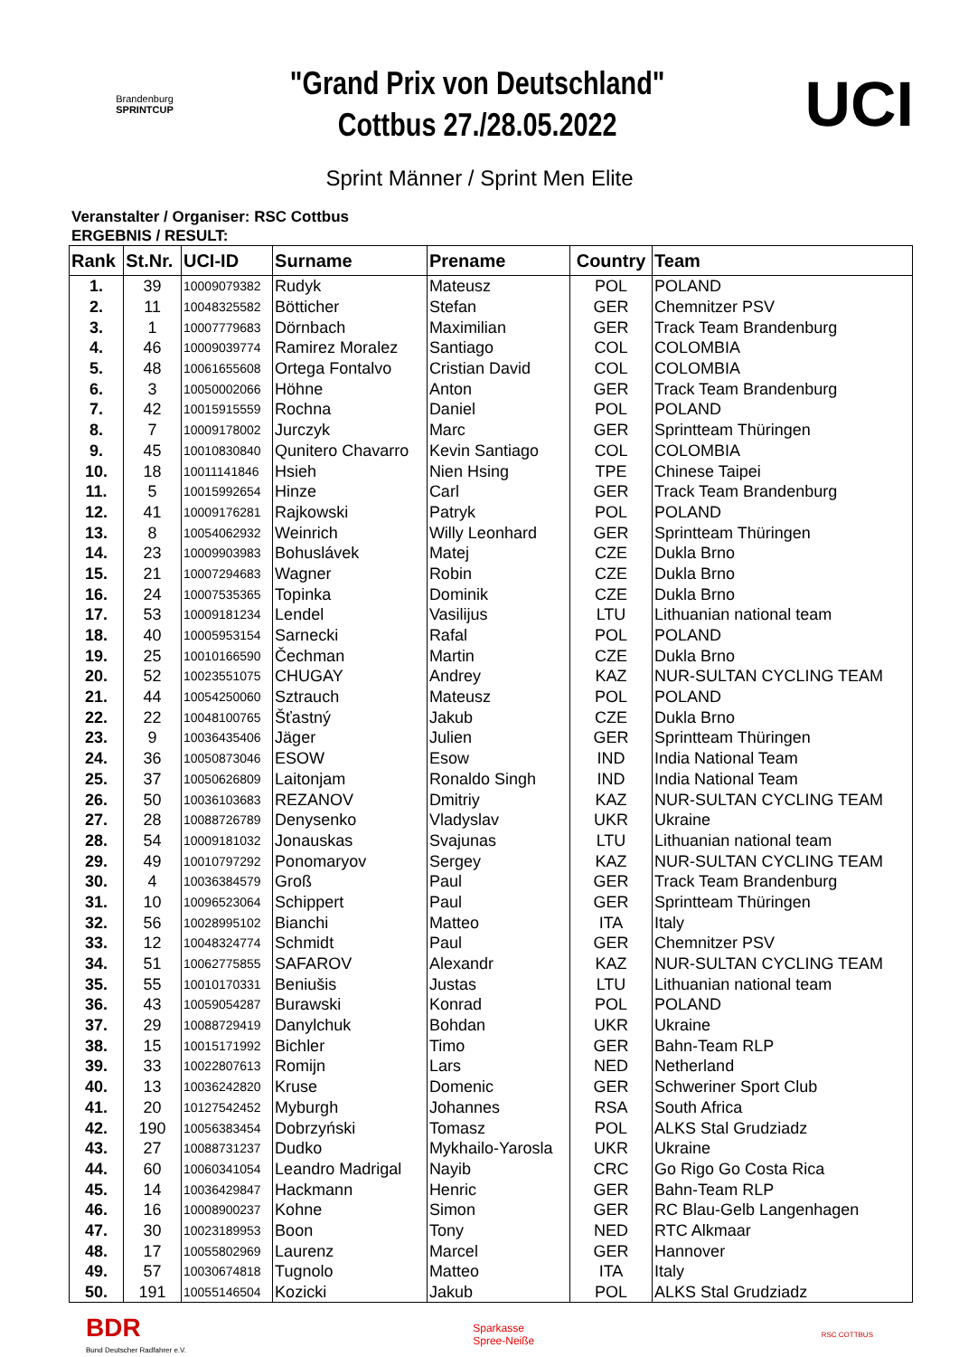Brandenburg
SPRINTCUP
"Grand Prix von Deutschland"
Cottbus 27./28.05.2022
UCI
Sprint Männer / Sprint Men Elite
Veranstalter / Organiser: RSC Cottbus
ERGEBNIS / RESULT:
| Rank | St.Nr. | UCI-ID | Surname | Prename | Country | Team |
| --- | --- | --- | --- | --- | --- | --- |
| 1. | 39 | 10009079382 | Rudyk | Mateusz | POL | POLAND |
| 2. | 11 | 10048325582 | Bötticher | Stefan | GER | Chemnitzer PSV |
| 3. | 1 | 10007779683 | Dörnbach | Maximilian | GER | Track Team Brandenburg |
| 4. | 46 | 10009039774 | Ramirez Moralez | Santiago | COL | COLOMBIA |
| 5. | 48 | 10061655608 | Ortega Fontalvo | Cristian David | COL | COLOMBIA |
| 6. | 3 | 10050002066 | Höhne | Anton | GER | Track Team Brandenburg |
| 7. | 42 | 10015915559 | Rochna | Daniel | POL | POLAND |
| 8. | 7 | 10009178002 | Jurczyk | Marc | GER | Sprintteam Thüringen |
| 9. | 45 | 10010830840 | Qunitero Chavarro | Kevin Santiago | COL | COLOMBIA |
| 10. | 18 | 10011141846 | Hsieh | Nien Hsing | TPE | Chinese Taipei |
| 11. | 5 | 10015992654 | Hinze | Carl | GER | Track Team Brandenburg |
| 12. | 41 | 10009176281 | Rajkowski | Patryk | POL | POLAND |
| 13. | 8 | 10054062932 | Weinrich | Willy Leonhard | GER | Sprintteam Thüringen |
| 14. | 23 | 10009903983 | Bohuslávek | Matej | CZE | Dukla Brno |
| 15. | 21 | 10007294683 | Wagner | Robin | CZE | Dukla Brno |
| 16. | 24 | 10007535365 | Topinka | Dominik | CZE | Dukla Brno |
| 17. | 53 | 10009181234 | Lendel | Vasilijus | LTU | Lithuanian national team |
| 18. | 40 | 10005953154 | Sarnecki | Rafal | POL | POLAND |
| 19. | 25 | 10010166590 | Čechman | Martin | CZE | Dukla Brno |
| 20. | 52 | 10023551075 | CHUGAY | Andrey | KAZ | NUR-SULTAN CYCLING TEAM |
| 21. | 44 | 10054250060 | Sztrauch | Mateusz | POL | POLAND |
| 22. | 22 | 10048100765 | Šťastný | Jakub | CZE | Dukla Brno |
| 23. | 9 | 10036435406 | Jäger | Julien | GER | Sprintteam Thüringen |
| 24. | 36 | 10050873046 | ESOW | Esow | IND | India National Team |
| 25. | 37 | 10050626809 | Laitonjam | Ronaldo Singh | IND | India National Team |
| 26. | 50 | 10036103683 | REZANOV | Dmitriy | KAZ | NUR-SULTAN CYCLING TEAM |
| 27. | 28 | 10088726789 | Denysenko | Vladyslav | UKR | Ukraine |
| 28. | 54 | 10009181032 | Jonauskas | Svajunas | LTU | Lithuanian national team |
| 29. | 49 | 10010797292 | Ponomaryov | Sergey | KAZ | NUR-SULTAN CYCLING TEAM |
| 30. | 4 | 10036384579 | Groß | Paul | GER | Track Team Brandenburg |
| 31. | 10 | 10096523064 | Schippert | Paul | GER | Sprintteam Thüringen |
| 32. | 56 | 10028995102 | Bianchi | Matteo | ITA | Italy |
| 33. | 12 | 10048324774 | Schmidt | Paul | GER | Chemnitzer PSV |
| 34. | 51 | 10062775855 | SAFAROV | Alexandr | KAZ | NUR-SULTAN CYCLING TEAM |
| 35. | 55 | 10010170331 | Beniušis | Justas | LTU | Lithuanian national team |
| 36. | 43 | 10059054287 | Burawski | Konrad | POL | POLAND |
| 37. | 29 | 10088729419 | Danylchuk | Bohdan | UKR | Ukraine |
| 38. | 15 | 10015171992 | Bichler | Timo | GER | Bahn-Team RLP |
| 39. | 33 | 10022807613 | Romijn | Lars | NED | Netherland |
| 40. | 13 | 10036242820 | Kruse | Domenic | GER | Schweriner Sport Club |
| 41. | 20 | 10127542452 | Myburgh | Johannes | RSA | South Africa |
| 42. | 190 | 10056383454 | Dobrzyński | Tomasz | POL | ALKS Stal Grudziadz |
| 43. | 27 | 10088731237 | Dudko | Mykhailo-Yarosla | UKR | Ukraine |
| 44. | 60 | 10060341054 | Leandro Madrigal | Nayib | CRC | Go Rigo Go Costa Rica |
| 45. | 14 | 10036429847 | Hackmann | Henric | GER | Bahn-Team RLP |
| 46. | 16 | 10008900237 | Kohne | Simon | GER | RC Blau-Gelb Langenhagen |
| 47. | 30 | 10023189953 | Boon | Tony | NED | RTC Alkmaar |
| 48. | 17 | 10055802969 | Laurenz | Marcel | GER | Hannover |
| 49. | 57 | 10030674818 | Tugnolo | Matteo | ITA | Italy |
| 50. | 191 | 10055146504 | Kozicki | Jakub | POL | ALKS Stal Grudziadz |
BDR
Bund Deutscher Radfahrer e.V.
Sparkasse
Spree-Neiße
RSC COTTBUS